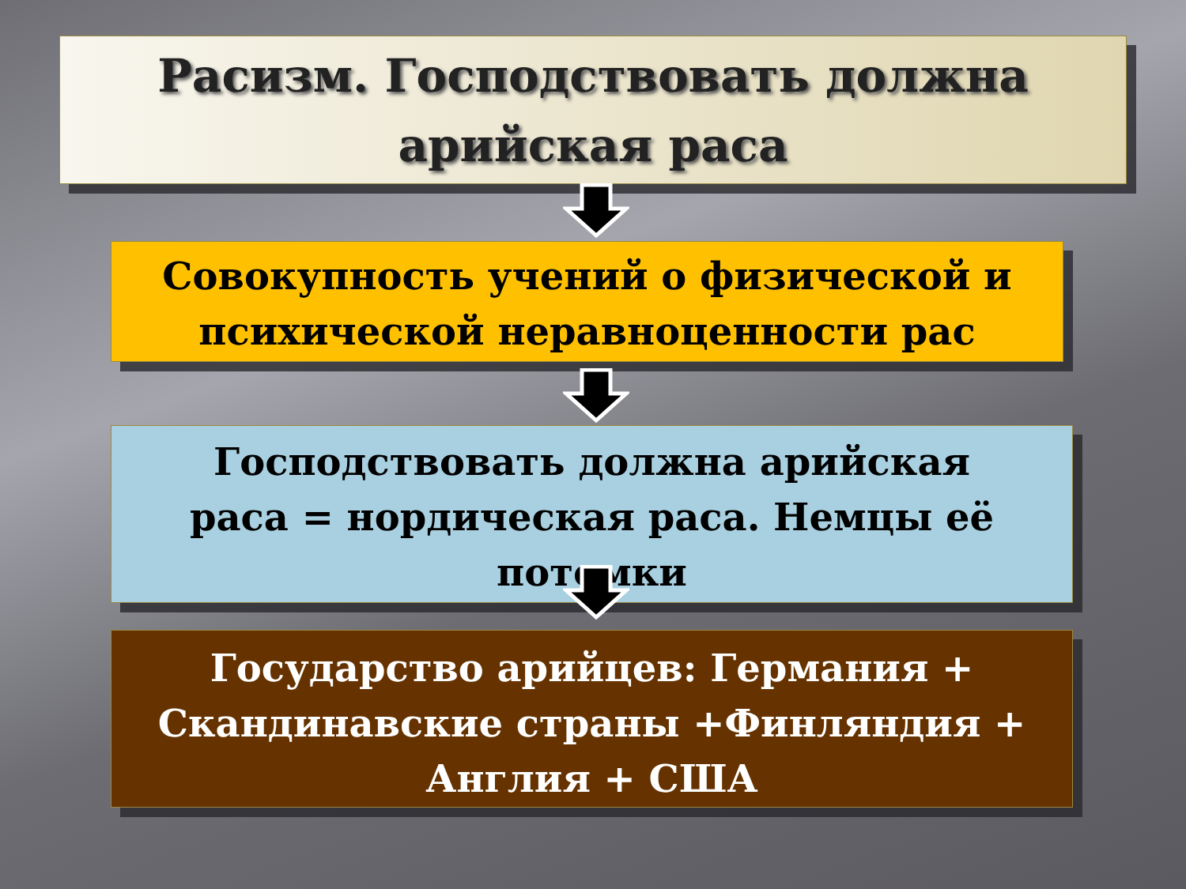Расизм. Господствовать должна
арийская раса
Совокупность учений о физической и
психической неравноценности рас
Господствовать должна арийская
раса = нордическая раса. Немцы её
потомки
Государство арийцев: Германия +
Скандинавские страны +Финляндия +
Англия + США